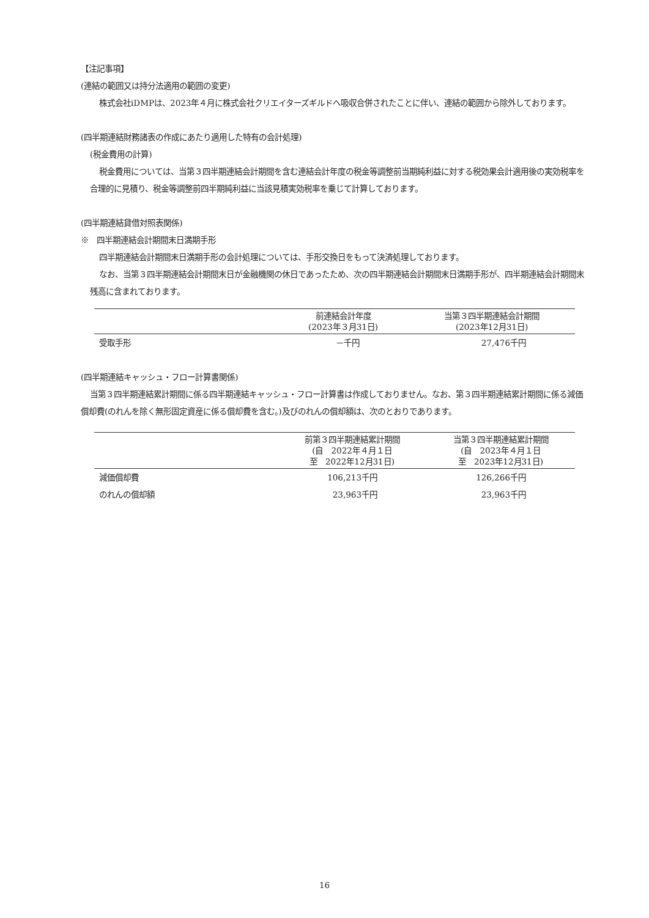【注記事項】
(連結の範囲又は持分法適用の範囲の変更)
株式会社iDMPは、2023年４月に株式会社クリエイターズギルドへ吸収合併されたことに伴い、連結の範囲から除外しております。
(四半期連結財務諸表の作成にあたり適用した特有の会計処理)
(税金費用の計算)
税金費用については、当第３四半期連結会計期間を含む連結会計年度の税金等調整前当期純利益に対する税効果会計適用後の実効税率を合理的に見積り、税金等調整前四半期純利益に当該見積実効税率を乗じて計算しております。
(四半期連結貸借対照表関係)
※　四半期連結会計期間末日満期手形
四半期連結会計期間末日満期手形の会計処理については、手形交換日をもって決済処理しております。
なお、当第３四半期連結会計期間末日が金融機関の休日であったため、次の四半期連結会計期間末日満期手形が、四半期連結会計期間末残高に含まれております。
| | 前連結会計年度 (2023年３月31日) | 当第３四半期連結会計期間 (2023年12月31日) |
| --- | --- | --- |
| 受取手形 | －千円 | 27,476千円 |
(四半期連結キャッシュ・フロー計算書関係)
当第３四半期連結累計期間に係る四半期連結キャッシュ・フロー計算書は作成しておりません。なお、第３四半期連結累計期間に係る減価償却費(のれんを除く無形固定資産に係る償却費を含む。)及びのれんの償却額は、次のとおりであります。
| | 前第３四半期連結累計期間 (自 2022年４月１日 至 2022年12月31日) | 当第３四半期連結累計期間 (自 2023年４月１日 至 2023年12月31日) |
| --- | --- | --- |
| 減価償却費 | 106,213千円 | 126,266千円 |
| のれんの償却額 | 23,963千円 | 23,963千円 |
16